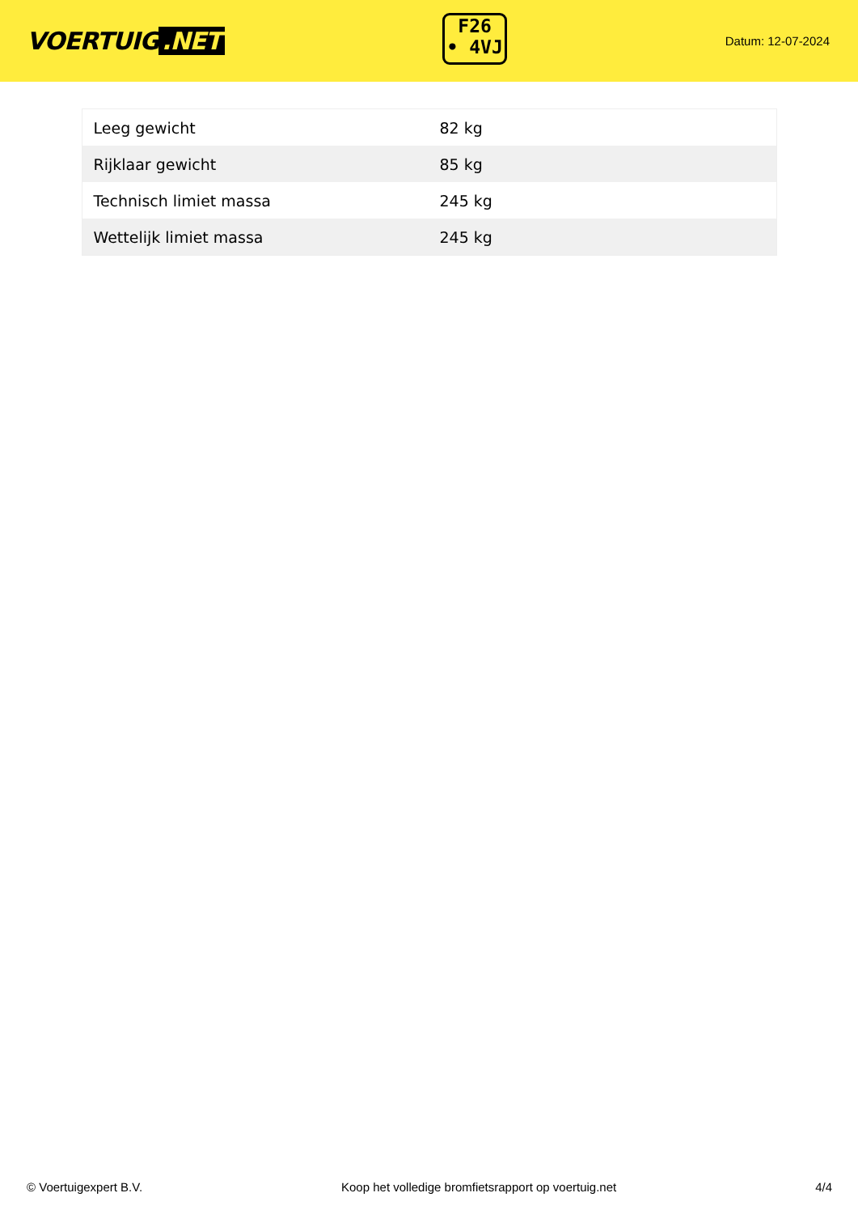VOERTUIG.NET
F26
• 4VJ
Datum: 12-07-2024
| Leeg gewicht | 82 kg |
| Rijklaar gewicht | 85 kg |
| Technisch limiet massa | 245 kg |
| Wettelijk limiet massa | 245 kg |
© Voertuigexpert B.V. Koop het volledige bromfietsrapport op voertuig.net 4/4